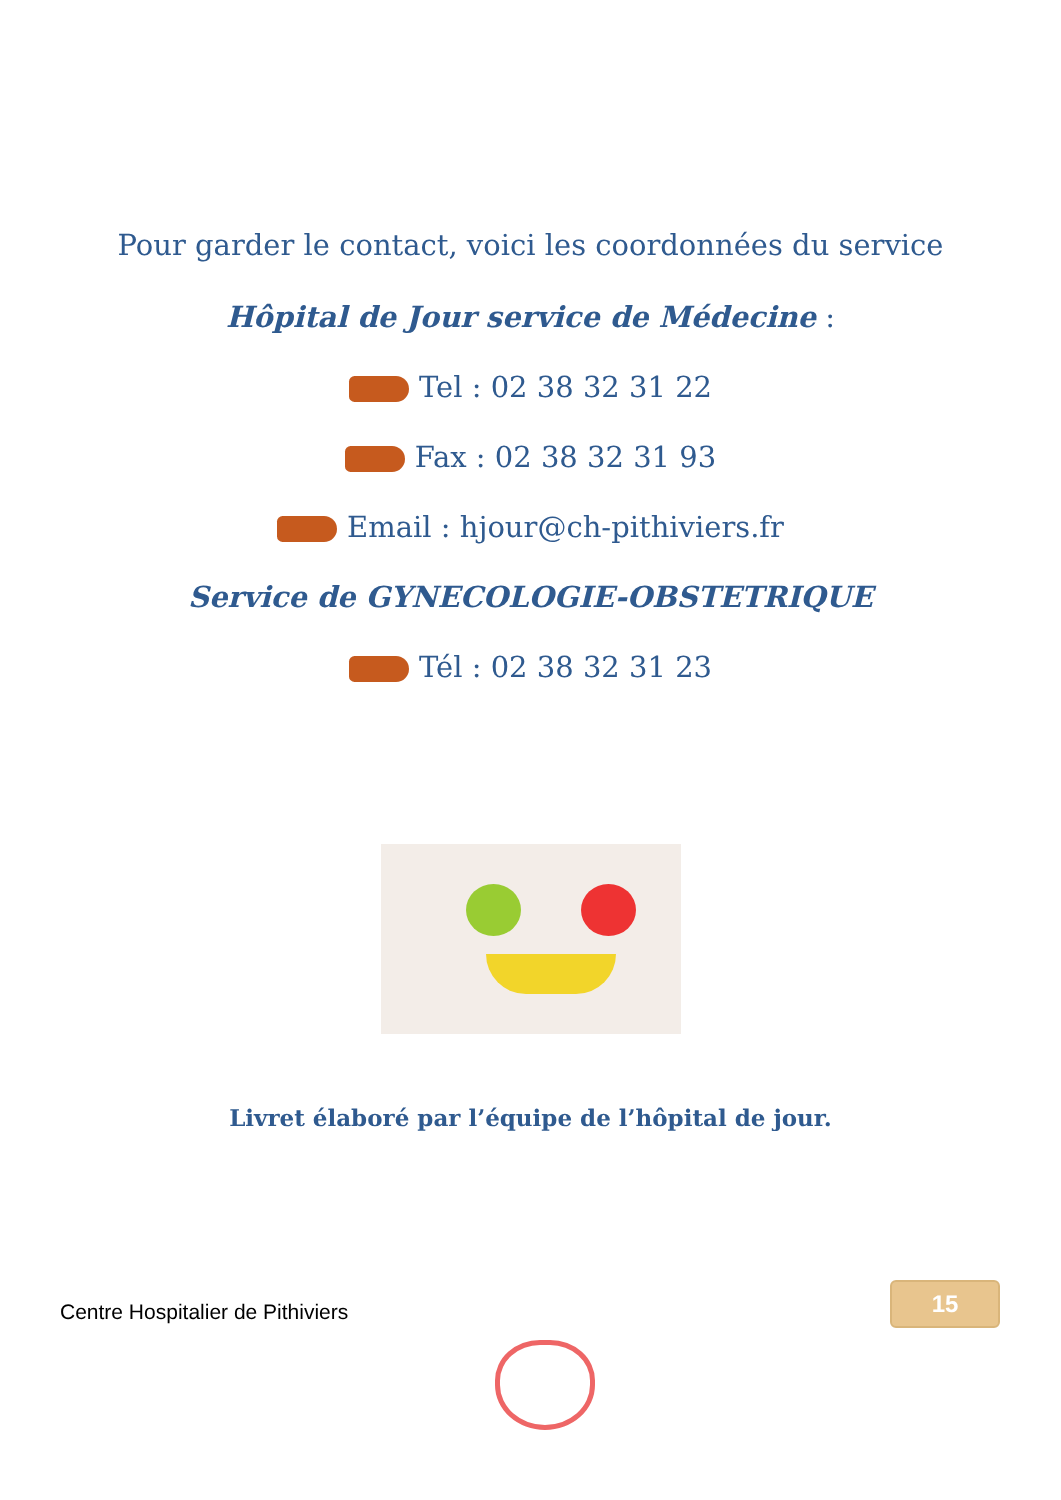Pour garder le contact, voici les coordonnées du service
Hôpital de Jour service de Médecine :
Tel : 02 38 32 31 22
Fax : 02 38 32 31 93
Email : hjour@ch-pithiviers.fr
Service de GYNECOLOGIE-OBSTETRIQUE
Tél : 02 38 32 31 23
Livret élaboré par l’équipe de l’hôpital de jour.
15
Centre Hospitalier de Pithiviers